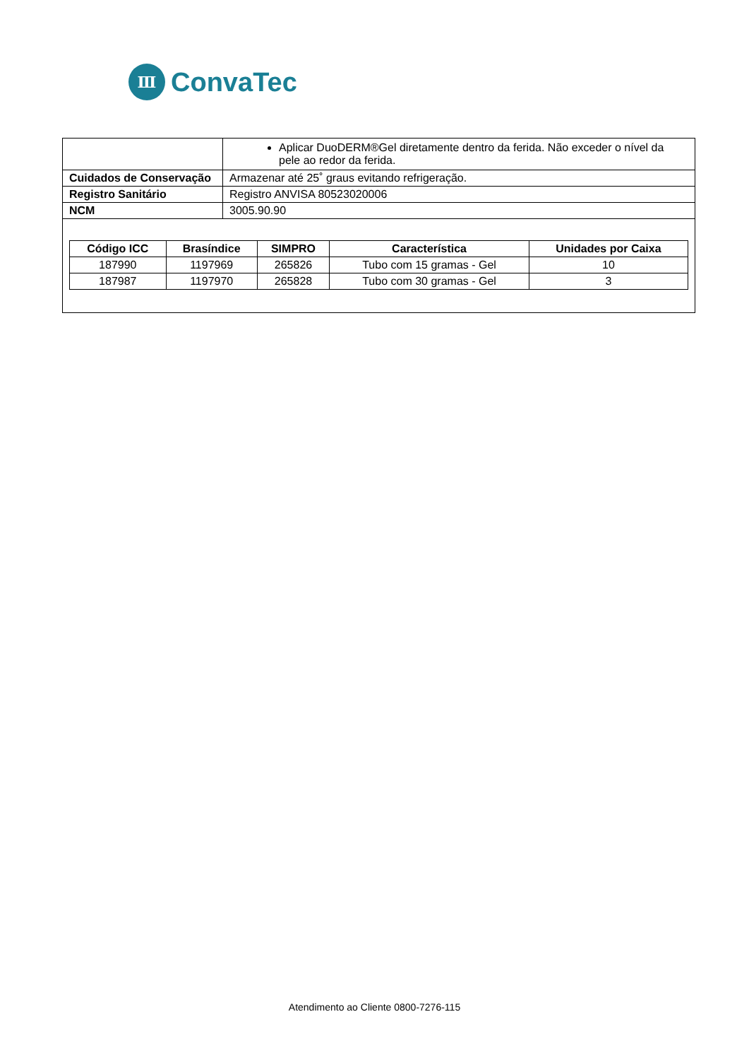Ⅲ
ConvaTec
| | Aplicar DuoDERM®Gel diretamente dentro da ferida. Não exceder o nível da pele ao redor da ferida. |
| Cuidados de Conservação | Armazenar até 25˚ graus evitando refrigeração. |
| Registro Sanitário | Registro ANVISA 80523020006 |
| NCM | 3005.90.90 |
| / Código ICC / Brasíndice / SIMPRO / Característica / Unidades por Caixa / / --- / --- / --- / --- / --- / / 187990 / 1197969 / 265826 / Tubo com 15 gramas - Gel / 10 / / 187987 / 1197970 / 265828 / Tubo com 30 gramas - Gel / 3 / | |
Atendimento ao Cliente 0800-7276-115